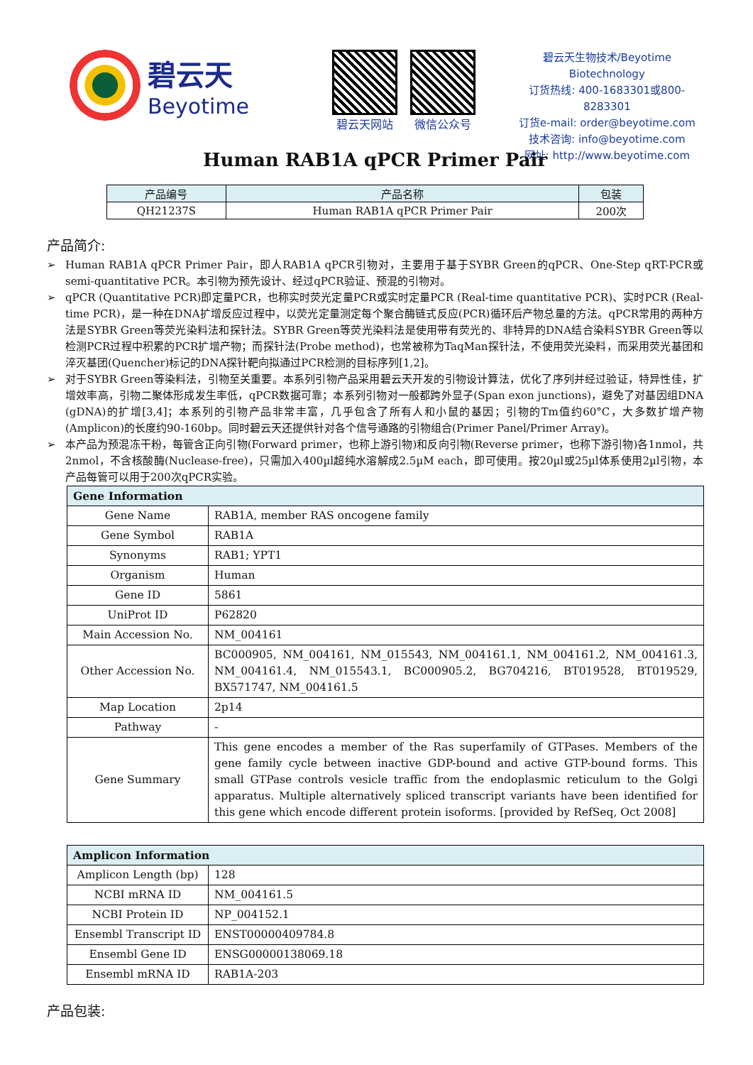碧云天
Beyotime
碧云天网站 微信公众号
碧云天生物技术/Beyotime Biotechnology
订货热线: 400-1683301或800-8283301
订货e-mail: order@beyotime.com
技术咨询: info@beyotime.com
网址: http://www.beyotime.com
Human RAB1A qPCR Primer Pair
| 产品编号 | 产品名称 | 包装 |
| --- | --- | --- |
| QH21237S | Human RAB1A qPCR Primer Pair | 200次 |
产品简介:
➢ Human RAB1A qPCR Primer Pair，即人RAB1A qPCR引物对，主要用于基于SYBR Green的qPCR、One-Step qRT-PCR或semi-quantitative PCR。本引物为预先设计、经过qPCR验证、预混的引物对。
➢ qPCR (Quantitative PCR)即定量PCR，也称实时荧光定量PCR或实时定量PCR (Real-time quantitative PCR)、实时PCR (Real-time PCR)，是一种在DNA扩增反应过程中，以荧光定量测定每个聚合酶链式反应(PCR)循环后产物总量的方法。qPCR常用的两种方法是SYBR Green等荧光染料法和探针法。SYBR Green等荧光染料法是使用带有荧光的、非特异的DNA结合染料SYBR Green等以检测PCR过程中积累的PCR扩增产物；而探针法(Probe method)，也常被称为TaqMan探针法，不使用荧光染料，而采用荧光基团和淬灭基团(Quencher)标记的DNA探针靶向拟通过PCR检测的目标序列[1,2]。
➢ 对于SYBR Green等染料法，引物至关重要。本系列引物产品采用碧云天开发的引物设计算法，优化了序列并经过验证，特异性佳，扩增效率高，引物二聚体形成发生率低，qPCR数据可靠；本系列引物对一般都跨外显子(Span exon junctions)，避免了对基因组DNA (gDNA)的扩增[3,4]；本系列的引物产品非常丰富，几乎包含了所有人和小鼠的基因；引物的Tm值约60°C，大多数扩增产物(Amplicon)的长度约90-160bp。同时碧云天还提供针对各个信号通路的引物组合(Primer Panel/Primer Array)。
➢ 本产品为预混冻干粉，每管含正向引物(Forward primer，也称上游引物)和反向引物(Reverse primer，也称下游引物)各1nmol，共2nmol，不含核酸酶(Nuclease-free)，只需加入400µl超纯水溶解成2.5µM each，即可使用。按20µl或25µl体系使用2µl引物，本产品每管可以用于200次qPCR实验。
| Gene Information | |
| --- | --- |
| Gene Name | RAB1A, member RAS oncogene family |
| Gene Symbol | RAB1A |
| Synonyms | RAB1; YPT1 |
| Organism | Human |
| Gene ID | 5861 |
| UniProt ID | P62820 |
| Main Accession No. | NM_004161 |
| Other Accession No. | BC000905, NM_004161, NM_015543, NM_004161.1, NM_004161.2, NM_004161.3, NM_004161.4, NM_015543.1, BC000905.2, BG704216, BT019528, BT019529, BX571747, NM_004161.5 |
| Map Location | 2p14 |
| Pathway | - |
| Gene Summary | This gene encodes a member of the Ras superfamily of GTPases. Members of the gene family cycle between inactive GDP-bound and active GTP-bound forms. This small GTPase controls vesicle traffic from the endoplasmic reticulum to the Golgi apparatus. Multiple alternatively spliced transcript variants have been identified for this gene which encode different protein isoforms. [provided by RefSeq, Oct 2008] |
| Amplicon Information | |
| --- | --- |
| Amplicon Length (bp) | 128 |
| NCBI mRNA ID | NM_004161.5 |
| NCBI Protein ID | NP_004152.1 |
| Ensembl Transcript ID | ENST00000409784.8 |
| Ensembl Gene ID | ENSG00000138069.18 |
| Ensembl mRNA ID | RAB1A-203 |
产品包装: